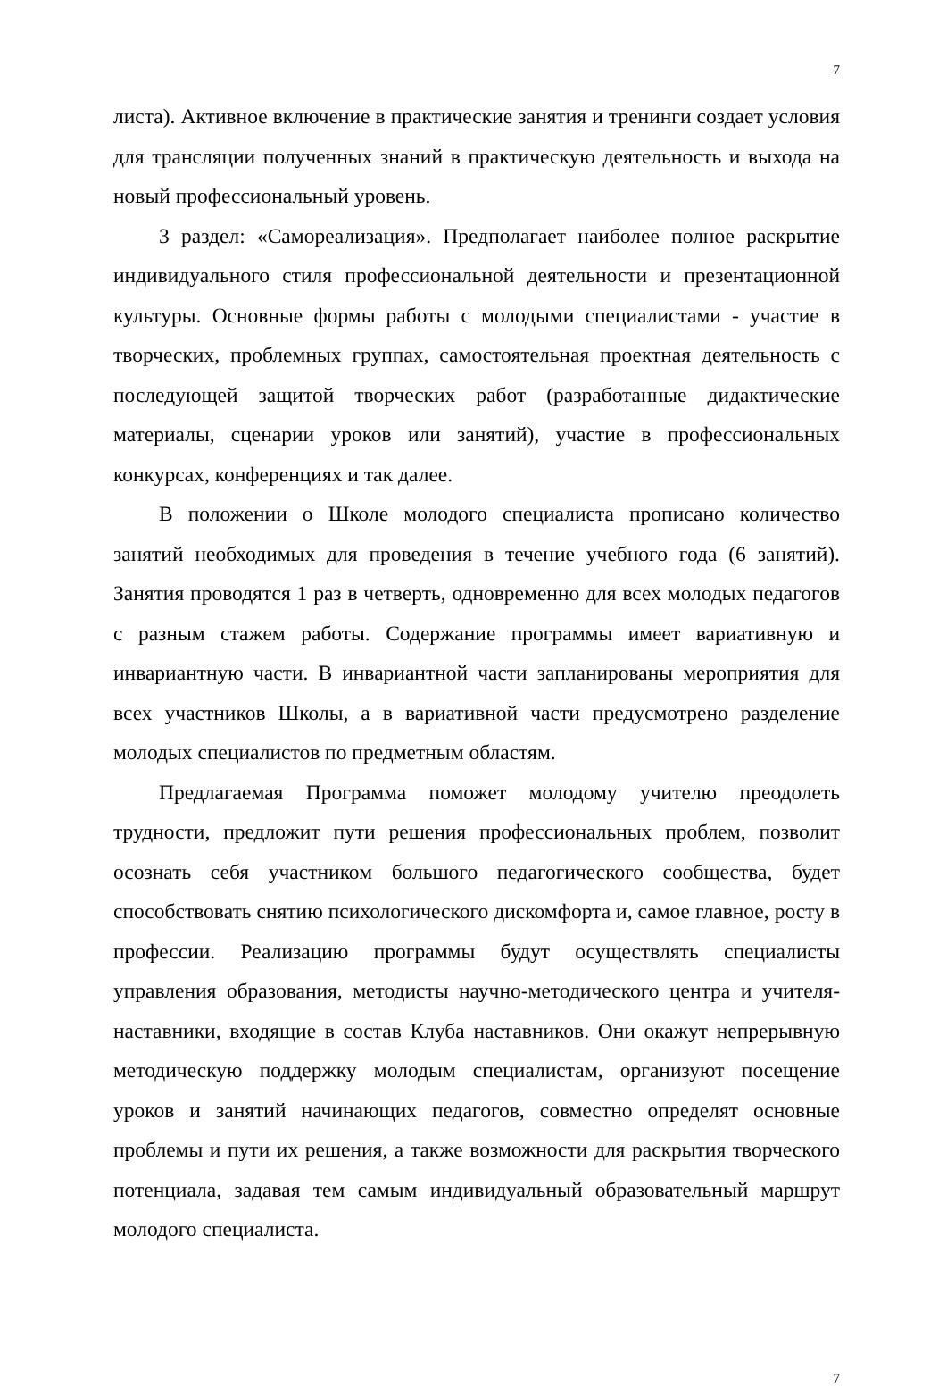7
листа). Активное включение в практические занятия и тренинги создает условия для трансляции полученных знаний в практическую деятельность и выхода на новый профессиональный уровень.
3 раздел: «Самореализация». Предполагает наиболее полное раскрытие индивидуального стиля профессиональной деятельности и презентационной культуры. Основные формы работы с молодыми специалистами - участие в творческих, проблемных группах, самостоятельная проектная деятельность с последующей защитой творческих работ (разработанные дидактические материалы, сценарии уроков или занятий), участие в профессиональных конкурсах, конференциях и так далее.
В положении о Школе молодого специалиста прописано количество занятий необходимых для проведения в течение учебного года (6 занятий). Занятия проводятся 1 раз в четверть, одновременно для всех молодых педагогов с разным стажем работы. Содержание программы имеет вариативную и инвариантную части. В инвариантной части запланированы мероприятия для всех участников Школы, а в вариативной части предусмотрено разделение молодых специалистов по предметным областям.
Предлагаемая Программа поможет молодому учителю преодолеть трудности, предложит пути решения профессиональных проблем, позволит осознать себя участником большого педагогического сообщества, будет способствовать снятию психологического дискомфорта и, самое главное, росту в профессии. Реализацию программы будут осуществлять специалисты управления образования, методисты научно-методического центра и учителя-наставники, входящие в состав Клуба наставников. Они окажут непрерывную методическую поддержку молодым специалистам, организуют посещение уроков и занятий начинающих педагогов, совместно определят основные проблемы и пути их решения, а также возможности для раскрытия творческого потенциала, задавая тем самым индивидуальный образовательный маршрут молодого специалиста.
7